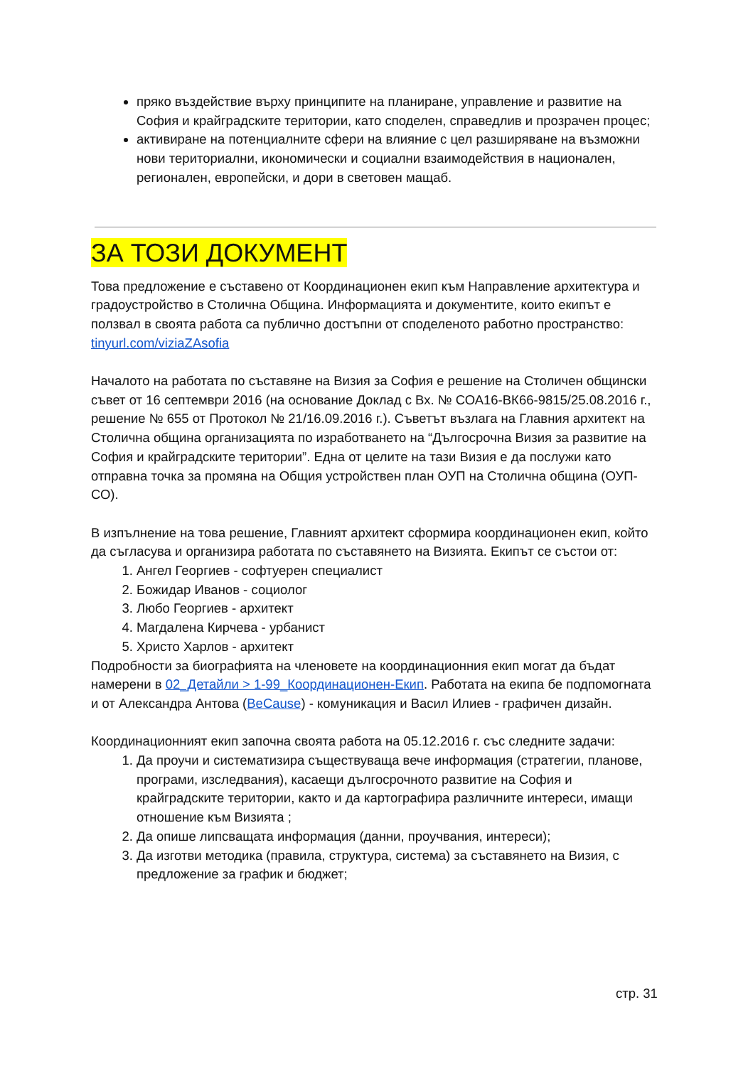пряко въздействие върху принципите на планиране, управление и развитие на София и крайградските територии, като споделен, справедлив и прозрачен процес;
активиране на потенциалните сфери на влияние с цел разширяване на възможни нови териториални, икономически и социални взаимодействия в национален, регионален, европейски, и дори в световен мащаб.
ЗА ТОЗИ ДОКУМЕНТ
Това предложение е съставено от Координационен екип към Направление архитектура и градоустройство в Столична Община. Информацията и документите, които екипът е ползвал в своята работа са публично достъпни от споделеното работно пространство: tinyurl.com/viziaZAsofia
Началото на работата по съставяне на Визия за София е решение на Столичен общински съвет от 16 септември 2016 (на основание Доклад с Вх. № СОА16-ВК66-9815/25.08.2016 г., решение № 655 от Протокол № 21/16.09.2016 г.). Съветът възлага на Главния архитект на Столична община организацията по изработването на “Дългосрочна Визия за развитие на София и крайградските територии”. Една от целите на тази Визия е да послужи като отправна точка за промяна на Общия устройствен план ОУП на Столична община (ОУП-СО).
В изпълнение на това решение, Главният архитект сформира координационен екип, който да съгласува и организира работата по съставянето на Визията. Екипът се състои от:
1. Ангел Георгиев - софтуерен специалист
2. Божидар Иванов - социолог
3. Любо Георгиев - архитект
4. Магдалена Кирчева - урбанист
5. Христо Харлов - архитект
Подробности за биографията на членовете на координационния екип могат да бъдат намерени в 02_Детайли > 1-99_Координационен-Екип. Работата на екипа бе подпомогната и от Александра Антова (BeCause) - комуникация и Васил Илиев - графичен дизайн.
Координационният екип започна своята работа на 05.12.2016 г. със следните задачи:
1. Да проучи и систематизира съществуваща вече информация (стратегии, планове, програми, изследвания), касаещи дългосрочното развитие на София и крайградските територии, както и да картографира различните интереси, имащи отношение към Визията ;
2. Да опише липсващата информация (данни, проучвания, интереси);
3. Да изготви методика (правила, структура, система) за съставянето на Визия, с предложение за график и бюджет;
стр. 31